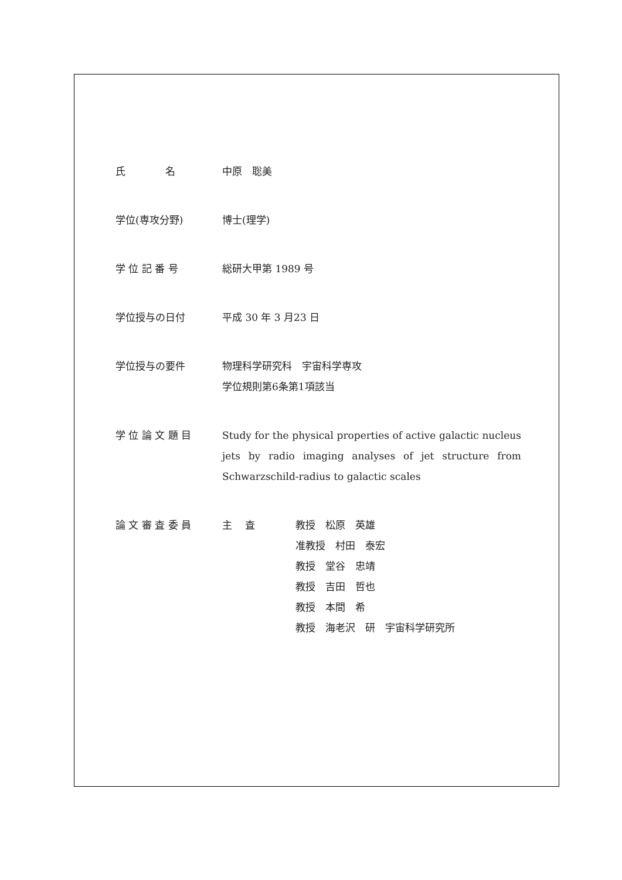氏　　　　名 中原　聡美
学位(専攻分野) 博士(理学)
学 位 記 番 号 総研大甲第 1989 号
学位授与の日付 平成 30 年 3 月23 日
学位授与の要件 物理科学研究科　宇宙科学専攻
学位規則第6条第1項該当
学 位 論 文 題 目 Study for the physical properties of active galactic nucleus jets by radio imaging analyses of jet structure from Schwarzschild-radius to galactic scales
論 文 審 査 委 員 主　 査 教授　松原　英雄
准教授　村田　泰宏
教授　堂谷　忠靖
教授　吉田　哲也
教授　本間　希
教授　海老沢　研　宇宙科学研究所